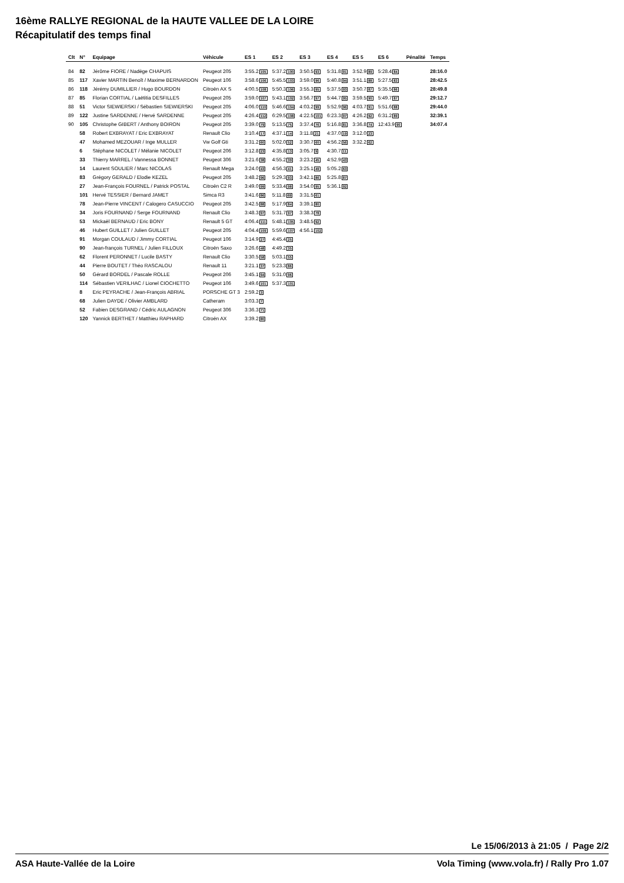16ème RALLYE REGIONAL de la HAUTE VALLEE DE LA LOIRE
Récapitulatif des temps final
| Clt | N° | Equipage | Véhicule | ES 1 | ES 2 | ES 3 | ES 4 | ES 5 | ES 6 | Pénalité | Temps |
| --- | --- | --- | --- | --- | --- | --- | --- | --- | --- | --- | --- |
| 84 | 82 | Jérôme FIORE / Nadège CHAPUIS | Peugeot 205 | 3:55.2 105 | 5:37.2 100 | 3:50.5 93 | 5:31.8 91 | 3:52.9 89 | 5:28.4 84 | | 28:16.0 |
| 85 | 117 | Xavier MARTIN Benoît / Maxime BERNARDON | Peugeot 106 | 3:58.6 106 | 5:45.5 103 | 3:59.0 96 | 5:40.8 94 | 3:51.1 88 | 5:27.5 83 | | 28:42.5 |
| 86 | 118 | Jérémy DUMILLIER / Hugo BOURDON | Citroën AX S | 4:00.5 108 | 5:50.3 106 | 3:55.3 95 | 5:37.5 93 | 3:50.7 87 | 5:35.5 86 | | 28:49.8 |
| 87 | 85 | Florian CORTIAL / Laëtitia DESFILLES | Peugeot 205 | 3:59.0 107 | 5:43.1 102 | 3:56.7 97 | 5:44.7 95 | 3:59.5 90 | 5:49.7 87 | | 29:12.7 |
| 88 | 51 | Victor SIEWIERSKI / Sébastien SIEWIERSKI | Peugeot 205 | 4:06.0 110 | 5:46.6 104 | 4:03.2 99 | 5:52.9 96 | 4:03.7 91 | 5:51.6 88 | | 29:44.0 |
| 89 | 122 | Justine SARDENNE / Hervé SARDENNE | Peugeot 205 | 4:26.4 112 | 6:29.5 108 | 4:22.5 101 | 6:23.3 97 | 4:26.2 92 | 6:31.2 89 | | 32:39.1 |
| 90 | 105 | Christophe GIBERT / Anthony BOIRON | Peugeot 205 | 3:39.0 79 | 5:13.5 75 | 3:37.4 76 | 5:16.8 81 | 3:36.8 74 | 12:43.9 90 | | 34:07.4 |
| | 58 | Robert EXBRAYAT / Eric EXBRAYAT | Renault Clio | 3:10.4 17 | 4:37.1 14 | 3:11.8 21 | 4:37.0 19 | 3:12.0 23 | | | |
| | 47 | Mohamed MEZOUAR / Inge MULLER | Vw Golf Gti | 3:31.2 60 | 5:02.0 52 | 3:30.7 60 | 4:56.2 56 | 3:32.2 62 | | | |
| | 6 | Stéphane NICOLET / Mélanie NICOLET | Peugeot 206 | 3:12.8 23 | 4:35.8 13 | 3:05.7 9 | 4:30.7 11 | | | | |
| | 33 | Thierry MARREL / Vannessa BONNET | Peugeot 306 | 3:21.6 38 | 4:55.2 39 | 3:23.2 45 | 4:52.9 43 | | | | |
| | 14 | Laurent SOULIER / Marc NICOLAS | Renault Mega | 3:24.0 43 | 4:56.3 41 | 3:25.1 49 | 5:05.2 63 | | | | |
| | 83 | Grégory GERALD / Elodie KEZEL | Peugeot 205 | 3:48.2 96 | 5:29.3 93 | 3:42.1 86 | 5:25.8 87 | | | | |
| | 27 | Jean-François FOURNEL / Patrick POSTAL | Citroën C2 R | 3:49.0 99 | 5:33.4 98 | 3:54.0 95 | 5:36.1 92 | | | | |
| | 101 | Hervé TESSIER / Bernard JAMET | Simca R3 | 3:41.6 86 | 5:11.8 69 | 3:31.5 61 | | | | | |
| | 78 | Jean-Pierre VINCENT / Calogero CASUCCIO | Peugeot 205 | 3:42.5 88 | 5:17.9 84 | 3:39.1 80 | | | | | |
| | 34 | Joris FOURNAND / Serge FOURNAND | Renault Clio | 3:48.3 97 | 5:31.7 97 | 3:38.3 78 | | | | | |
| | 53 | Mickaël BERNAUD / Eric BONY | Renault 5 GT | 4:06.4 111 | 5:48.1 105 | 3:48.5 92 | | | | | |
| | 46 | Hubert GUILLET / Julien GUILLET | Peugeot 205 | 4:04.4 109 | 5:59.6 107 | 4:56.1 102 | | | | | |
| | 91 | Morgan COULAUD / Jimmy CORTIAL | Peugeot 106 | 3:14.9 27 | 4:45.4 25 | | | | | | |
| | 90 | Jean-françois TURNEL / Julien FILLOUX | Citroën Saxo | 3:26.6 48 | 4:49.2 35 | | | | | | |
| | 62 | Florent PERONNET / Lucile BASTY | Renault Clio | 3:30.5 58 | 5:03.1 55 | | | | | | |
| | 44 | Pierre BOUTET / Théo RASCALOU | Renault 11 | 3:21.1 37 | 5:23.3 86 | | | | | | |
| | 50 | Gérard BORDEL / Pascale ROLLE | Peugeot 206 | 3:45.1 94 | 5:31.0 96 | | | | | | |
| | 114 | Sébastien VERILHAC / Lionel CIOCHETTO | Peugeot 106 | 3:49.6 101 | 5:37.3 101 | | | | | | |
| | 8 | Eric PEYRACHE / Jean-François ABRIAL | PORSCHE GT 3 | 2:59.2 3 | | | | | | | |
| | 68 | Julien DAYDE / Olivier AMBLARD | Catheram | 3:03.3 7 | | | | | | | |
| | 52 | Fabien DESGRAND / Cédric AULAGNON | Peugeot 306 | 3:36.3 71 | | | | | | | |
| | 120 | Yannick BERTHET / Matthieu RAPHARD | Citroën AX | 3:39.2 80 | | | | | | | |
Le 15/06/2013 à 21:05 / Page 2/2
ASA Haute-Vallée de la Loire Vola Timing (www.vola.fr) / Rally Pro 1.07